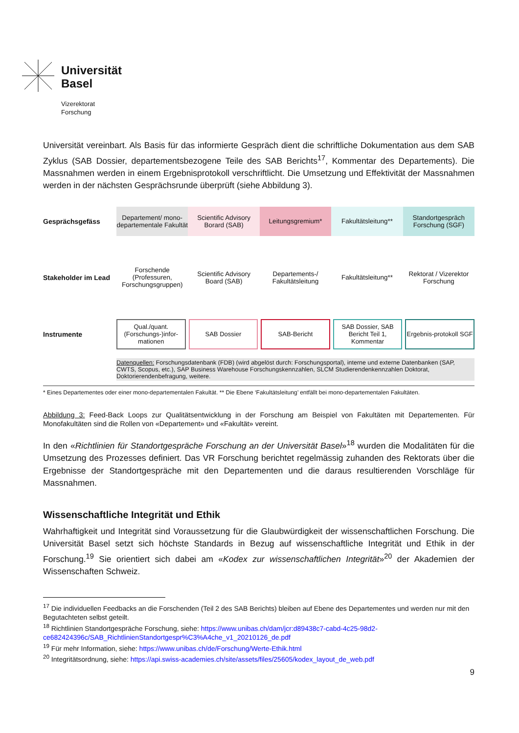Universität
Basel
Vizerektorat
Forschung
Universität vereinbart. Als Basis für das informierte Gespräch dient die schriftliche Dokumentation aus dem SAB Zyklus (SAB Dossier, departementsbezogene Teile des SAB Berichts<sup>17</sup>, Kommentar des Departements). Die Massnahmen werden in einem Ergebnisprotokoll verschriftlicht. Die Umsetzung und Effektivität der Massnahmen werden in der nächsten Gesprächsrunde überprüft (siehe Abbildung 3).
Gesprächsgefäss
Departement/ mono-departementale Fakultät
Scientific Advisory Borard (SAB)
Leitungsgremium* Fakultätsleitung** Standortgespräch Forschung (SGF)
Stakeholder im Lead
Forschende (Professuren, Forschungsgruppen)
Scientific Advisory Board (SAB)
Departements-/ Fakultätsleitung
Fakultätsleitung**
Rektorat / Vizerektor Forschung
Instrumente
Qual./quant. (Forschungs-)infor-mationen
SAB Dossier SAB-Bericht SAB Dossier, SAB Bericht Teil 1, Kommentar
Ergebnis-protokoll SGF
Datenquellen: Forschungsdatenbank (FDB) (wird abgelöst durch: Forschungsportal), interne und externe Datenbanken (SAP, CWTS, Scopus, etc.), SAP Business Warehouse Forschungskennzahlen, SLCM Studierendenkennzahlen Doktorat, Doktorierendenbefragung, weitere.
* Eines Departementes oder einer mono-departementalen Fakultät. ** Die Ebene ‘Fakultätsleitung’ entfällt bei mono-departementalen Fakultäten.
Abbildung 3: Feed-Back Loops zur Qualitätsentwicklung in der Forschung am Beispiel von Fakultäten mit Departementen. Für Monofakultäten sind die Rollen von «Departement» und «Fakultät» vereint.
In den «Richtlinien für Standortgespräche Forschung an der Universität Basel»<sup>18</sup> wurden die Modalitäten für die Umsetzung des Prozesses definiert. Das VR Forschung berichtet regelmässig zuhanden des Rektorats über die Ergebnisse der Standortgespräche mit den Departementen und die daraus resultierenden Vorschläge für Massnahmen.
Wissenschaftliche Integrität und Ethik
Wahrhaftigkeit und Integrität sind Voraussetzung für die Glaubwürdigkeit der wissenschaftlichen Forschung. Die Universität Basel setzt sich höchste Standards in Bezug auf wissenschaftliche Integrität und Ethik in der Forschung.<sup>19</sup> Sie orientiert sich dabei am «Kodex zur wissenschaftlichen Integrität»<sup>20</sup> der Akademien der Wissenschaften Schweiz.
<sup>17</sup> Die individuellen Feedbacks an die Forschenden (Teil 2 des SAB Berichts) bleiben auf Ebene des Departementes und werden nur mit den Begutachteten selbst geteilt.
<sup>18</sup> Richtlinien Standortgespräche Forschung, siehe: https://www.unibas.ch/dam/jcr:d89438c7-cabd-4c25-98d2-ce682424396c/SAB_RichtlinienStandortgespr%C3%A4che_v1_20210126_de.pdf
<sup>19</sup> Für mehr Information, siehe: https://www.unibas.ch/de/Forschung/Werte-Ethik.html
<sup>20</sup> Integritätsordnung, siehe: https://api.swiss-academies.ch/site/assets/files/25605/kodex_layout_de_web.pdf
9